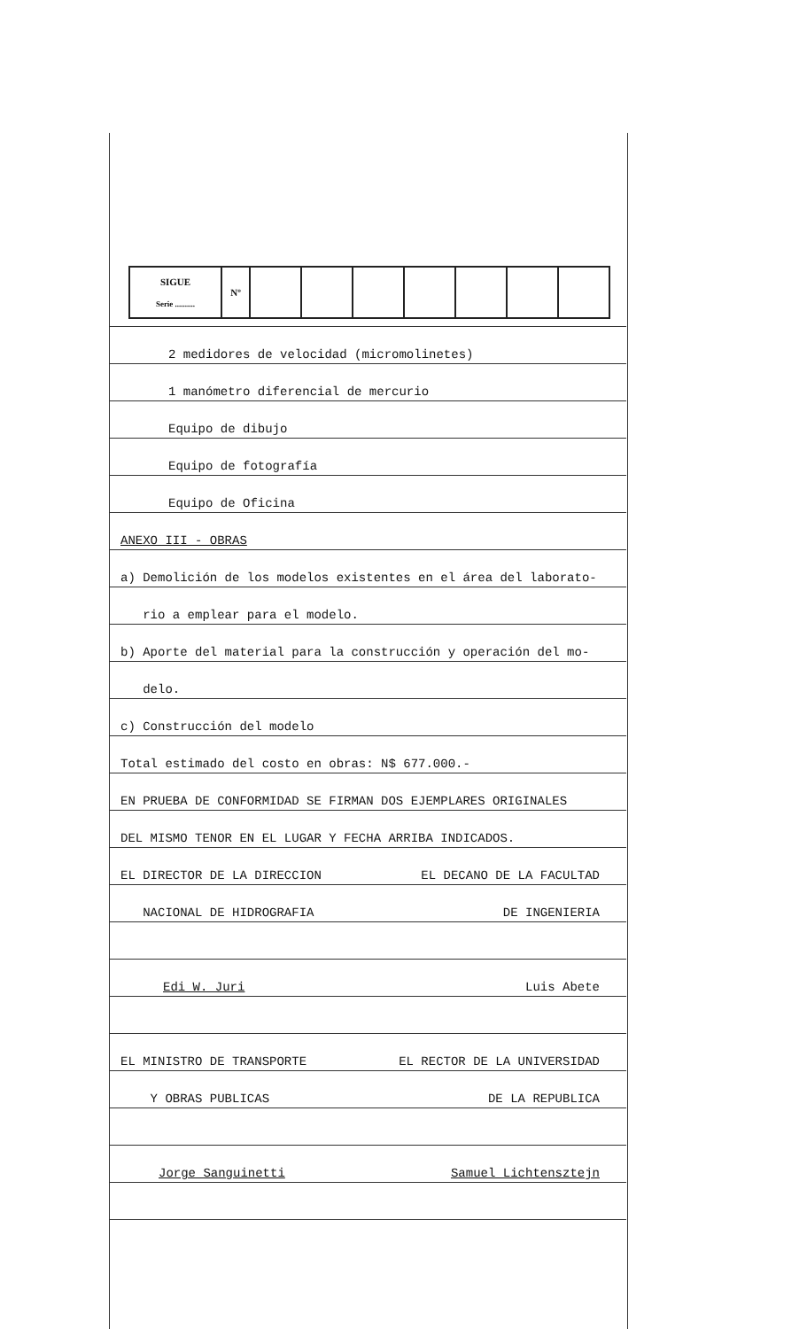| SIGUE Serie .......... | Nº | | | | | | | |
2 medidores de velocidad (micromolinetes)
1 manómetro diferencial de mercurio
Equipo de dibujo
Equipo de fotografía
Equipo de Oficina
ANEXO III - OBRAS
a) Demolición de los modelos existentes en el área del laborato-
rio a emplear para el modelo.
b) Aporte del material para la construcción y operación del mo-
delo.
c) Construcción del modelo
Total estimado del costo en obras: N$ 677.000.-
EN PRUEBA DE CONFORMIDAD SE FIRMAN DOS EJEMPLARES ORIGINALES
DEL MISMO TENOR EN EL LUGAR Y FECHA ARRIBA INDICADOS.
EL DIRECTOR DE LA DIRECCION EL DECANO DE LA FACULTAD
NACIONAL DE HIDROGRAFIA DE INGENIERIA
Edi W. Juri Luis Abete
EL MINISTRO DE TRANSPORTE EL RECTOR DE LA UNIVERSIDAD
Y OBRAS PUBLICAS DE LA REPUBLICA
Jorge Sanguinetti Samuel Lichtensztejn